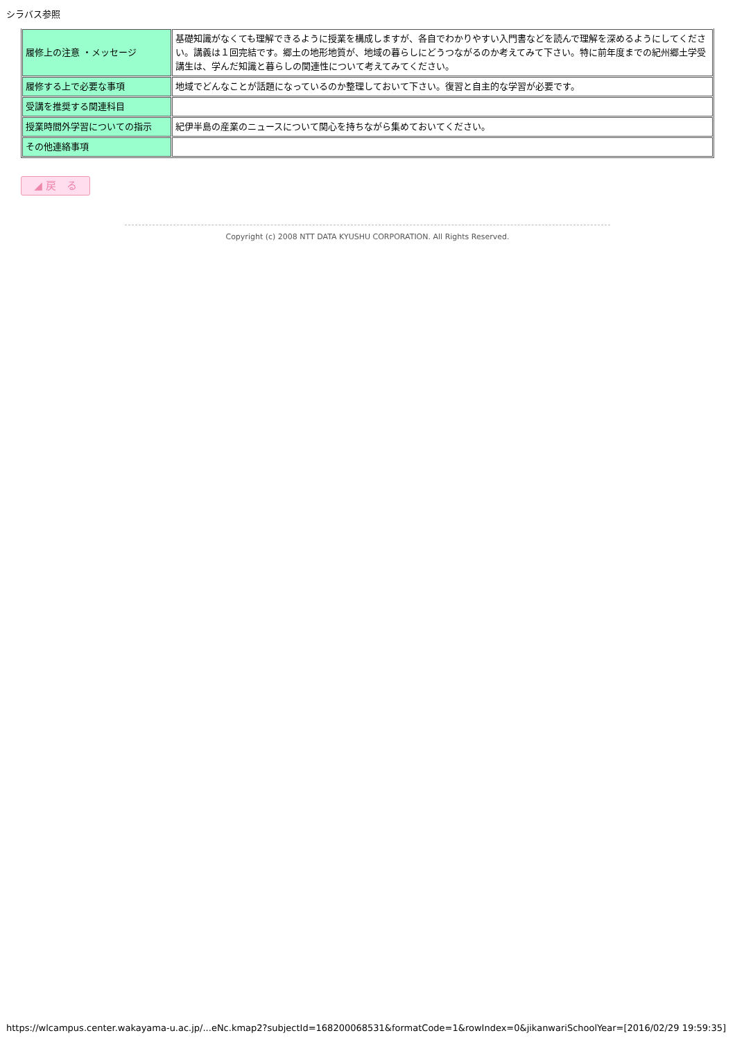シラバス参照
| 履修上の注意 ・メッセージ | 基礎知識がなくても理解できるように授業を構成しますが、各自でわかりやすい入門書などを読んで理解を深めるようにしてください。講義は１回完結です。郷土の地形地質が、地域の暮らしにどうつながるのか考えてみて下さい。特に前年度までの紀州郷土学受講生は、学んだ知識と暮らしの関連性について考えてみてください。 |
| 履修する上で必要な事項 | 地域でどんなことが話題になっているのか整理しておいて下さい。復習と自主的な学習が必要です。 |
| 受講を推奨する関連科目 | |
| 授業時間外学習についての指示 | 紀伊半島の産業のニュースについて関心を持ちながら集めておいてください。 |
| その他連絡事項 | |
◢ 戻　る
Copyright (c) 2008 NTT DATA KYUSHU CORPORATION. All Rights Reserved.
https://wlcampus.center.wakayama-u.ac.jp/...eNc.kmap2?subjectId=168200068531&formatCode=1&rowIndex=0&jikanwariSchoolYear=[2016/02/29 19:59:35]